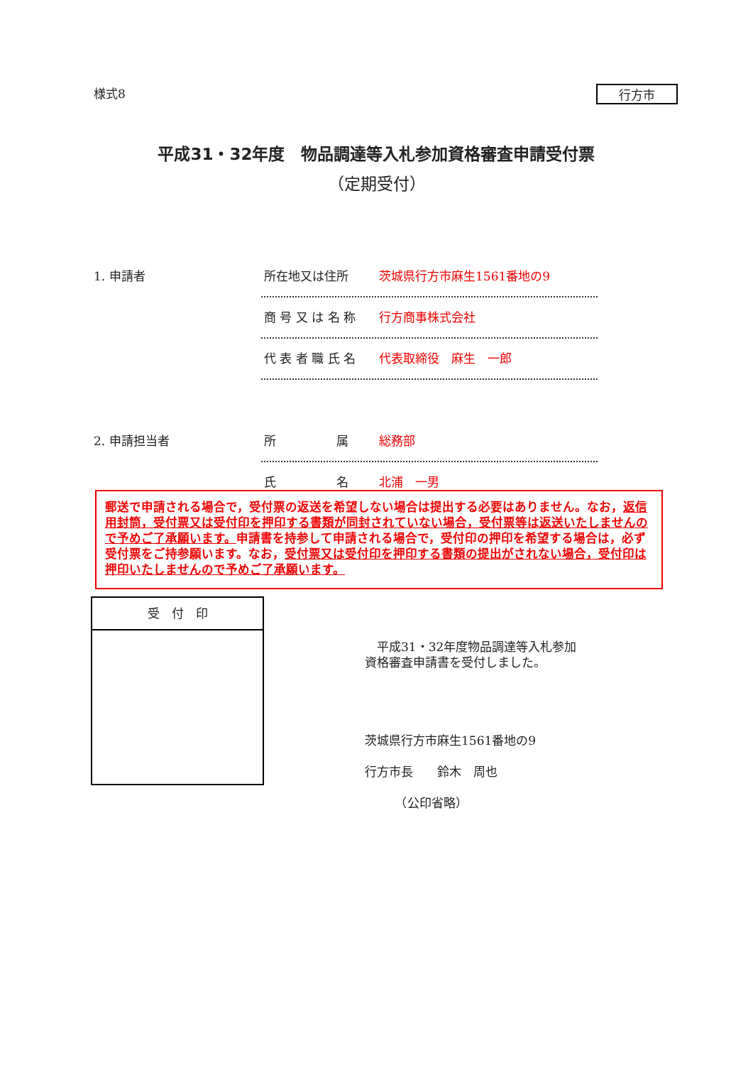様式8 行方市
平成31・32年度　物品調達等入札参加資格審査申請受付票
（定期受付）
1. 申請者
所在地又は住所 茨城県行方市麻生1561番地の9
商 号 又 は 名 称 行方商事株式会社
代 表 者 職 氏 名 代表取締役　麻生　一郎
2. 申請担当者
所　　　　　属 総務部
氏　　　　　名 北浦　一男
郵送で申請される場合で，受付票の返送を希望しない場合は提出する必要はありません。なお，返信用封筒，受付票又は受付印を押印する書類が同封されていない場合，受付票等は返送いたしませんので予めご了承願います。申請書を持参して申請される場合で，受付印の押印を希望する場合は，必ず受付票をご持参願います。なお，受付票又は受付印を押印する書類の提出がされない場合，受付印は押印いたしませんので予めご了承願います。
受　付　印
　平成31・32年度物品調達等入札参加
資格審査申請書を受付しました。
茨城県行方市麻生1561番地の9
行方市長　　鈴木　周也
　　　（公印省略）